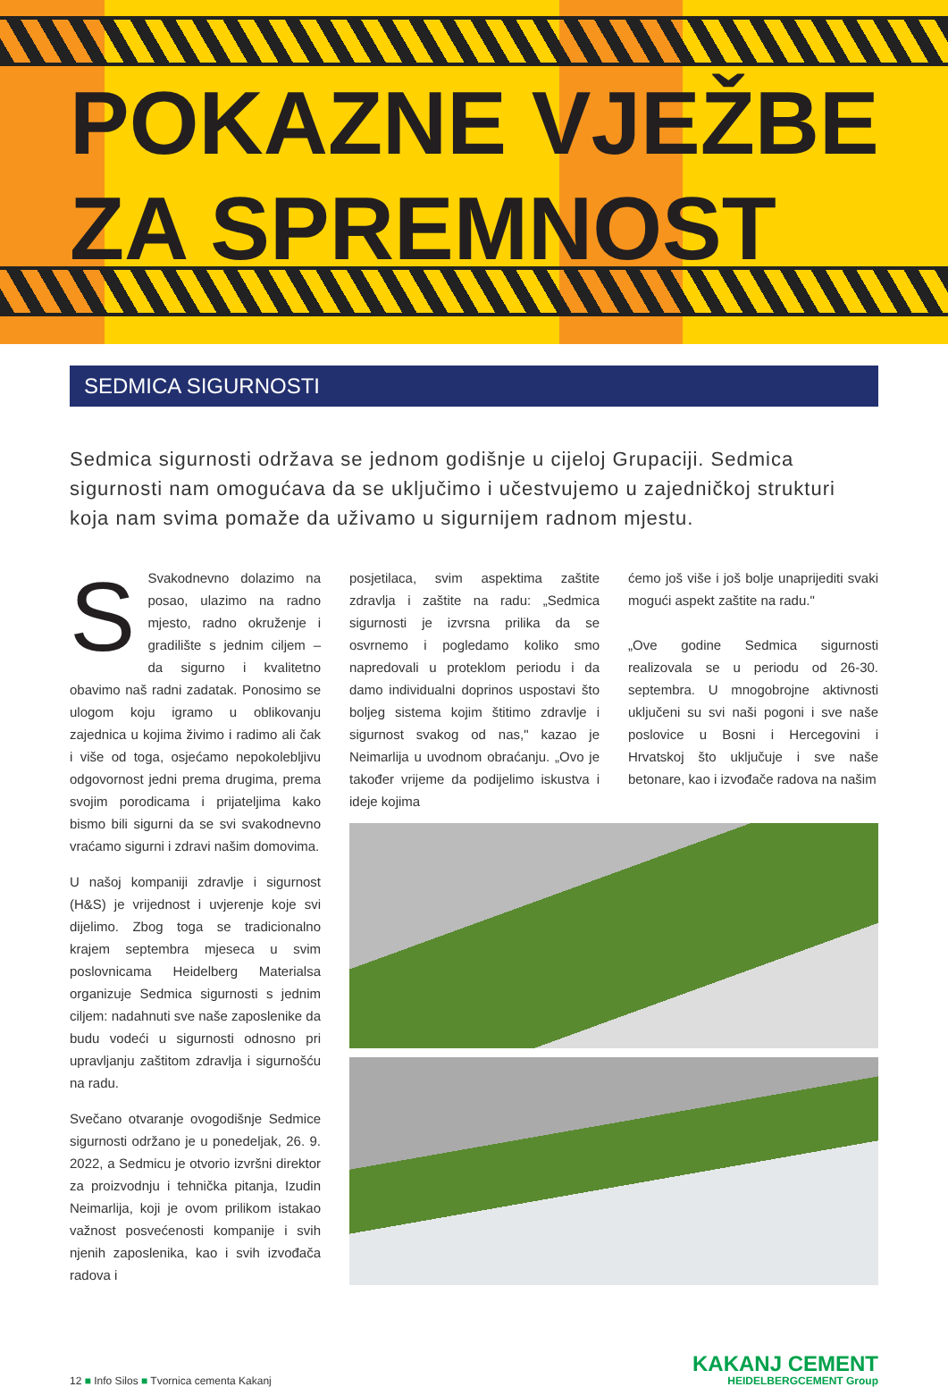POKAZNE VJEŽBE
ZA SPREMNOST
SEDMICA SIGURNOSTI
Sedmica sigurnosti održava se jednom godišnje u cijeloj Grupaciji. Sedmica sigurnosti nam omogućava da se uključimo i učestvujemo u zajedničkoj strukturi koja nam svima pomaže da uživamo u sigurnijem radnom mjestu.
SSvakodnevno dolazimo na posao, ulazimo na radno mjesto, radno okruženje i gradilište s jednim ciljem – da sigurno i kvalitetno obavimo naš radni zadatak. Ponosimo se ulogom koju igramo u oblikovanju zajednica u kojima živimo i radimo ali čak i više od toga, osjećamo nepokolebljivu odgovornost jedni prema drugima, prema svojim porodicama i prijateljima kako bismo bili sigurni da se svi svakodnevno vraćamo sigurni i zdravi našim domovima.
U našoj kompaniji zdravlje i sigurnost (H&S) je vrijednost i uvjerenje koje svi dijelimo. Zbog toga se tradicionalno krajem septembra mjeseca u svim poslovnicama Heidelberg Materialsa organizuje Sedmica sigurnosti s jednim ciljem: nadahnuti sve naše zaposlenike da budu vodeći u sigurnosti odnosno pri upravljanju zaštitom zdravlja i sigurnošću na radu.
Svečano otvaranje ovogodišnje Sedmice sigurnosti održano je u ponedeljak, 26. 9. 2022, a Sedmicu je otvorio izvršni direktor za proizvodnju i tehnička pitanja, Izudin Neimarlija, koji je ovom prilikom istakao važnost posvećenosti kompanije i svih njenih zaposlenika, kao i svih izvođača radova i
posjetilaca, svim aspektima zaštite zdravlja i zaštite na radu: „Sedmica sigurnosti je izvrsna prilika da se osvrnemo i pogledamo koliko smo napredovali u proteklom periodu i da damo individualni doprinos uspostavi što boljeg sistema kojim štitimo zdravlje i sigurnost svakog od nas," kazao je Neimarlija u uvodnom obraćanju. „Ovo je također vrijeme da podijelimo iskustva i ideje kojima
ćemo još više i još bolje unaprijediti svaki mogući aspekt zaštite na radu."
„Ove godine Sedmica sigurnosti realizovala se u periodu od 26-30. septembra. U mnogobrojne aktivnosti uključeni su svi naši pogoni i sve naše poslovice u Bosni i Hercegovini i Hrvatskoj što uključuje i sve naše betonare, kao i izvođače radova na našim
12 ■ Info Silos ■ Tvornica cementa Kakanj
KAKANJ CEMENT
HEIDELBERGCEMENT Group